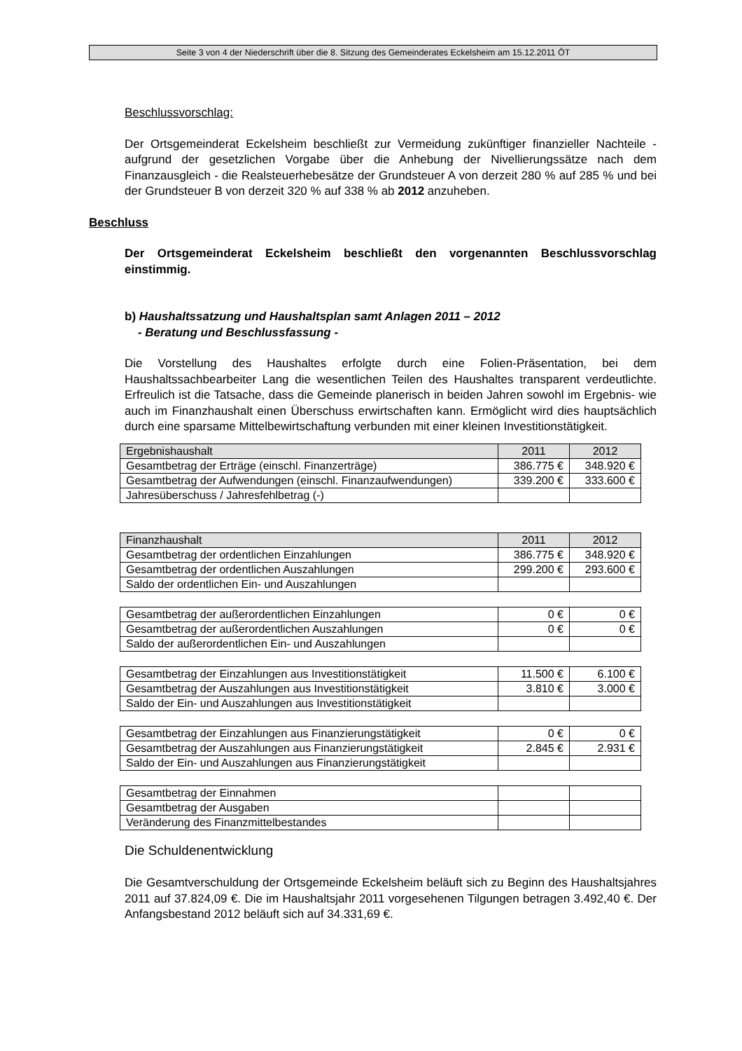Seite 3 von 4 der Niederschrift über die 8. Sitzung des Gemeinderates Eckelsheim am 15.12.2011 ÖT
Beschlussvorschlag:
Der Ortsgemeinderat Eckelsheim beschließt zur Vermeidung zukünftiger finanzieller Nachteile - aufgrund der gesetzlichen Vorgabe über die Anhebung der Nivellierungssätze nach dem Finanzausgleich - die Realsteuerhebesätze der Grundsteuer A von derzeit 280 % auf 285 % und bei der Grundsteuer B von derzeit 320 % auf 338 % ab 2012 anzuheben.
Beschluss
Der Ortsgemeinderat Eckelsheim beschließt den vorgenannten Beschlussvorschlag einstimmig.
b) Haushaltssatzung und Haushaltsplan samt Anlagen 2011 – 2012
- Beratung und Beschlussfassung -
Die Vorstellung des Haushaltes erfolgte durch eine Folien-Präsentation, bei dem Haushaltssachbearbeiter Lang die wesentlichen Teilen des Haushaltes transparent verdeutlichte. Erfreulich ist die Tatsache, dass die Gemeinde planerisch in beiden Jahren sowohl im Ergebnis- wie auch im Finanzhaushalt einen Überschuss erwirtschaften kann. Ermöglicht wird dies hauptsächlich durch eine sparsame Mittelbewirtschaftung verbunden mit einer kleinen Investitionstätigkeit.
| Ergebnishaushalt | 2011 | 2012 |
| Gesamtbetrag der Erträge (einschl. Finanzerträge) | 386.775 € | 348.920 € |
| Gesamtbetrag der Aufwendungen (einschl. Finanzaufwendungen) | 339.200 € | 333.600 € |
| Jahresüberschuss / Jahresfehlbetrag (-) | | |
| Finanzhaushalt | 2011 | 2012 |
| Gesamtbetrag der ordentlichen Einzahlungen | 386.775 € | 348.920 € |
| Gesamtbetrag der ordentlichen Auszahlungen | 299.200 € | 293.600 € |
| Saldo der ordentlichen Ein- und Auszahlungen | | |
| Gesamtbetrag der außerordentlichen Einzahlungen | 0 € | 0 € |
| Gesamtbetrag der außerordentlichen Auszahlungen | 0 € | 0 € |
| Saldo der außerordentlichen Ein- und Auszahlungen | | |
| Gesamtbetrag der Einzahlungen aus Investitionstätigkeit | 11.500 € | 6.100 € |
| Gesamtbetrag der Auszahlungen aus Investitionstätigkeit | 3.810 € | 3.000 € |
| Saldo der Ein- und Auszahlungen aus Investitionstätigkeit | | |
| Gesamtbetrag der Einzahlungen aus Finanzierungstätigkeit | 0 € | 0 € |
| Gesamtbetrag der Auszahlungen aus Finanzierungstätigkeit | 2.845 € | 2.931 € |
| Saldo der Ein- und Auszahlungen aus Finanzierungstätigkeit | | |
| Gesamtbetrag der Einnahmen | | |
| Gesamtbetrag der Ausgaben | | |
| Veränderung des Finanzmittelbestandes | | |
Die Schuldenentwicklung
Die Gesamtverschuldung der Ortsgemeinde Eckelsheim beläuft sich zu Beginn des Haushaltsjahres 2011 auf 37.824,09 €. Die im Haushaltsjahr 2011 vorgesehenen Tilgungen betragen 3.492,40 €. Der Anfangsbestand 2012 beläuft sich auf 34.331,69 €.